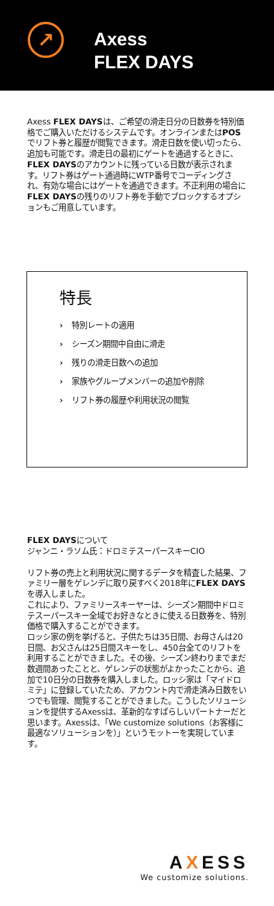↗
Axess
FLEX DAYS
Axess FLEX DAYSは、ご希望の滑走日分の日数券を特別価格でご購入いただけるシステムです。オンラインまたはPOSでリフト券と履歴が閲覧できます。滑走日数を使い切ったら、追加も可能です。滑走日の最初にゲートを通過するときに、FLEX DAYSのアカウントに残っている日数が表示されます。リフト券はゲート通過時にWTP番号でコーディングされ、有効な場合にはゲートを通過できます。不正利用の場合にFLEX DAYSの残りのリフト券を手動でブロックするオプションもご用意しています。
特長
› 特別レートの適用
› シーズン期間中自由に滑走
› 残りの滑走日数への追加
› 家族やグループメンバーの追加や削除
› リフト券の履歴や利用状況の閲覧
FLEX DAYSについて
ジャンニ・ラソム氏：ドロミテスーパースキーCIO
リフト券の売上と利用状況に関するデータを精査した結果、ファミリー層をゲレンデに取り戻すべく2018年にFLEX DAYSを導入しました。
これにより、ファミリースキーヤーは、シーズン期間中ドロミテスーパースキー全域でお好きなときに使える日数券を、特別価格で購入することができます。
ロッシ家の例を挙げると、子供たちは35日間、お母さんは20日間、お父さんは25日間スキーをし、450台全てのリフトを利用することができました。その後、シーズン終わりまでまだ数週間あったことと、ゲレンデの状態がよかったことから、追加で10日分の日数券を購入しました。ロッシ家は「マイドロミテ」に登録していたため、アカウント内で滑走済み日数をいつでも管理、閲覧することができました。こうしたソリューションを提供するAxessは、革新的なすばらしいパートナーだと思います。Axessは、「We customize solutions（お客様に最適なソリューションを）」というモットーを実現しています。
AXESS
We customize solutions.